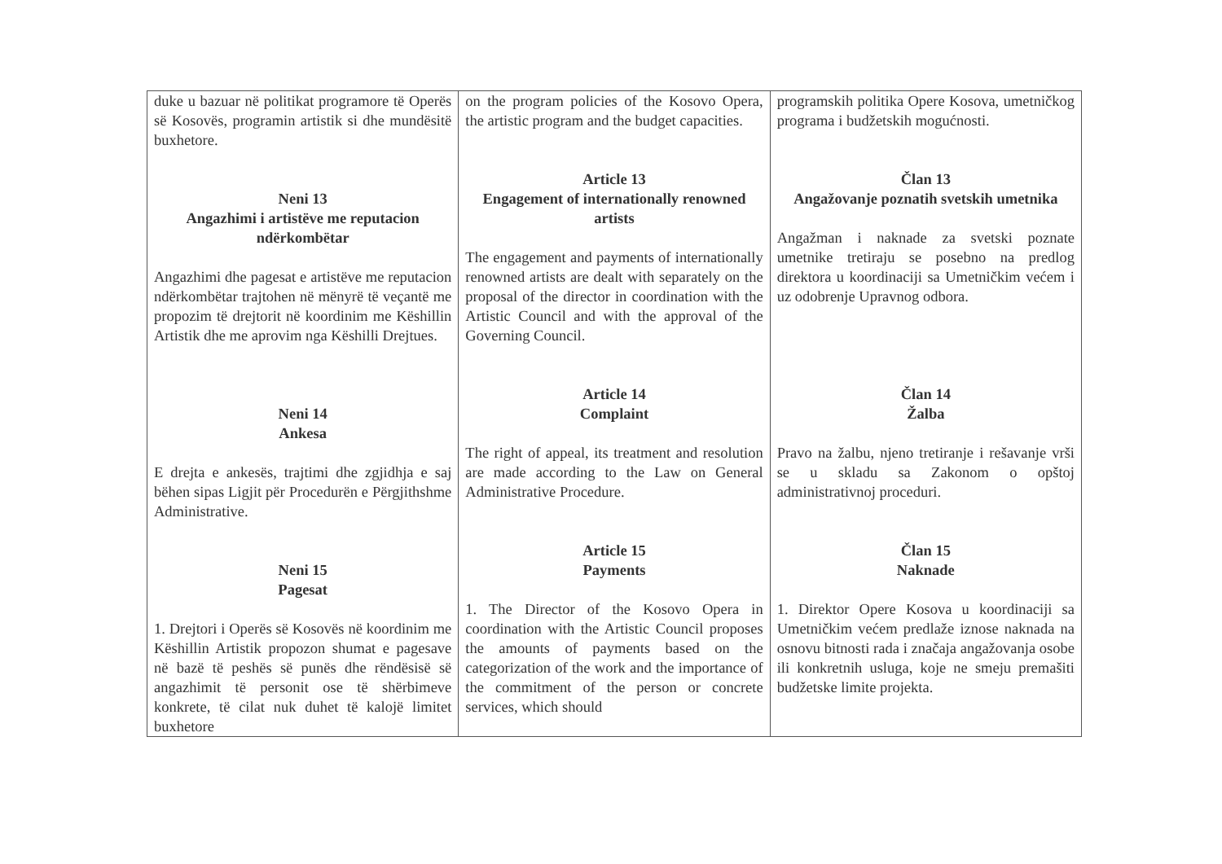| duke u bazuar në politikat programore të Operës së Kosovës, programin artistik si dhe mundësitë buxhetore. Neni 13 Angazhimi i artistëve me reputacion ndërkombëtar Angazhimi dhe pagesat e artistëve me reputacion ndërkombëtar trajtohen në mënyrë të veçantë me propozim të drejtorit në koordinim me Këshillin Artistik dhe me aprovim nga Këshilli Drejtues. Neni 14 Ankesa E drejta e ankesës, trajtimi dhe zgjidhja e saj bëhen sipas Ligjit për Procedurën e Përgjithshme Administrative. Neni 15 Pagesat 1. Drejtori i Operës së Kosovës në koordinim me Këshillin Artistik propozon shumat e pagesave në bazë të peshës së punës dhe rëndësisë së angazhimit të personit ose të shërbimeve konkrete, të cilat nuk duhet të kalojë limitet buxhetore | on the program policies of the Kosovo Opera, the artistic program and the budget capacities. Article 13 Engagement of internationally renowned artists The engagement and payments of internationally renowned artists are dealt with separately on the proposal of the director in coordination with the Artistic Council and with the approval of the Governing Council. Article 14 Complaint The right of appeal, its treatment and resolution are made according to the Law on General Administrative Procedure. Article 15 Payments 1. The Director of the Kosovo Opera in coordination with the Artistic Council proposes the amounts of payments based on the categorization of the work and the importance of the commitment of the person or concrete services, which should | programskih politika Opere Kosova, umetničkog programa i budžetskih mogućnosti. Član 13 Angažovanje poznatih svetskih umetnika Angažman i naknade za svetski poznate umetnike tretiraju se posebno na predlog direktora u koordinaciji sa Umetničkim većem i uz odobrenje Upravnog odbora. Član 14 Žalba Pravo na žalbu, njeno tretiranje i rešavanje vrši se u skladu sa Zakonom o opštoj administrativnoj proceduri. Član 15 Naknade 1. Direktor Opere Kosova u koordinaciji sa Umetničkim većem predlaže iznose naknada na osnovu bitnosti rada i značaja angažovanja osobe ili konkretnih usluga, koje ne smeju premašiti budžetske limite projekta. |